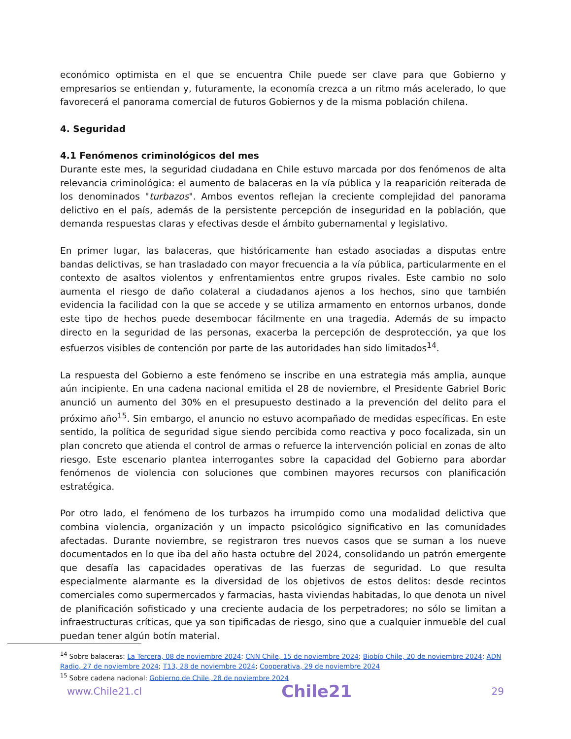económico optimista en el que se encuentra Chile puede ser clave para que Gobierno y empresarios se entiendan y, futuramente, la economía crezca a un ritmo más acelerado, lo que favorecerá el panorama comercial de futuros Gobiernos y de la misma población chilena.
4. Seguridad
4.1 Fenómenos criminológicos del mes
Durante este mes, la seguridad ciudadana en Chile estuvo marcada por dos fenómenos de alta relevancia criminológica: el aumento de balaceras en la vía pública y la reaparición reiterada de los denominados "turbazos". Ambos eventos reflejan la creciente complejidad del panorama delictivo en el país, además de la persistente percepción de inseguridad en la población, que demanda respuestas claras y efectivas desde el ámbito gubernamental y legislativo.
En primer lugar, las balaceras, que históricamente han estado asociadas a disputas entre bandas delictivas, se han trasladado con mayor frecuencia a la vía pública, particularmente en el contexto de asaltos violentos y enfrentamientos entre grupos rivales. Este cambio no solo aumenta el riesgo de daño colateral a ciudadanos ajenos a los hechos, sino que también evidencia la facilidad con la que se accede y se utiliza armamento en entornos urbanos, donde este tipo de hechos puede desembocar fácilmente en una tragedia. Además de su impacto directo en la seguridad de las personas, exacerba la percepción de desprotección, ya que los esfuerzos visibles de contención por parte de las autoridades han sido limitados<sup>14</sup>.
La respuesta del Gobierno a este fenómeno se inscribe en una estrategia más amplia, aunque aún incipiente. En una cadena nacional emitida el 28 de noviembre, el Presidente Gabriel Boric anunció un aumento del 30% en el presupuesto destinado a la prevención del delito para el próximo año<sup>15</sup>. Sin embargo, el anuncio no estuvo acompañado de medidas específicas. En este sentido, la política de seguridad sigue siendo percibida como reactiva y poco focalizada, sin un plan concreto que atienda el control de armas o refuerce la intervención policial en zonas de alto riesgo. Este escenario plantea interrogantes sobre la capacidad del Gobierno para abordar fenómenos de violencia con soluciones que combinen mayores recursos con planificación estratégica.
Por otro lado, el fenómeno de los turbazos ha irrumpido como una modalidad delictiva que combina violencia, organización y un impacto psicológico significativo en las comunidades afectadas. Durante noviembre, se registraron tres nuevos casos que se suman a los nueve documentados en lo que iba del año hasta octubre del 2024, consolidando un patrón emergente que desafía las capacidades operativas de las fuerzas de seguridad. Lo que resulta especialmente alarmante es la diversidad de los objetivos de estos delitos: desde recintos comerciales como supermercados y farmacias, hasta viviendas habitadas, lo que denota un nivel de planificación sofisticado y una creciente audacia de los perpetradores; no sólo se limitan a infraestructuras críticas, que ya son tipificadas de riesgo, sino que a cualquier inmueble del cual puedan tener algún botín material.
<sup>14</sup> Sobre balaceras: La Tercera, 08 de noviembre 2024; CNN Chile, 15 de noviembre 2024; Biobío Chile, 20 de noviembre 2024; ADN Radio, 27 de noviembre 2024; T13, 28 de noviembre 2024; Cooperativa, 29 de noviembre 2024
<sup>15</sup> Sobre cadena nacional: Gobierno de Chile, 28 de noviembre 2024
www.Chile21.cl Chile21 29